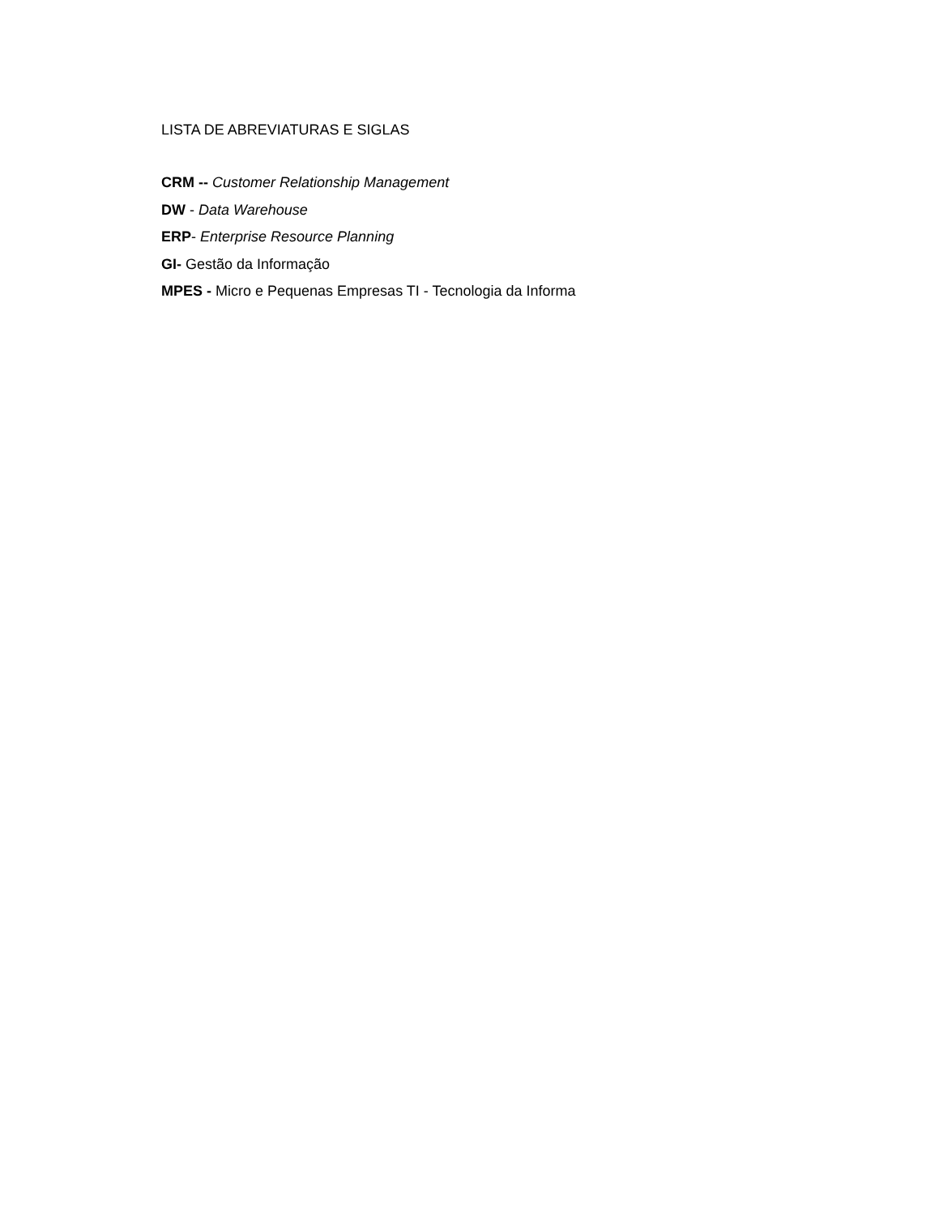LISTA DE ABREVIATURAS E SIGLAS
CRM -- Customer Relationship Management
DW - Data Warehouse
ERP- Enterprise Resource Planning
GI- Gestão da Informação
MPES - Micro e Pequenas Empresas TI - Tecnologia da Informa